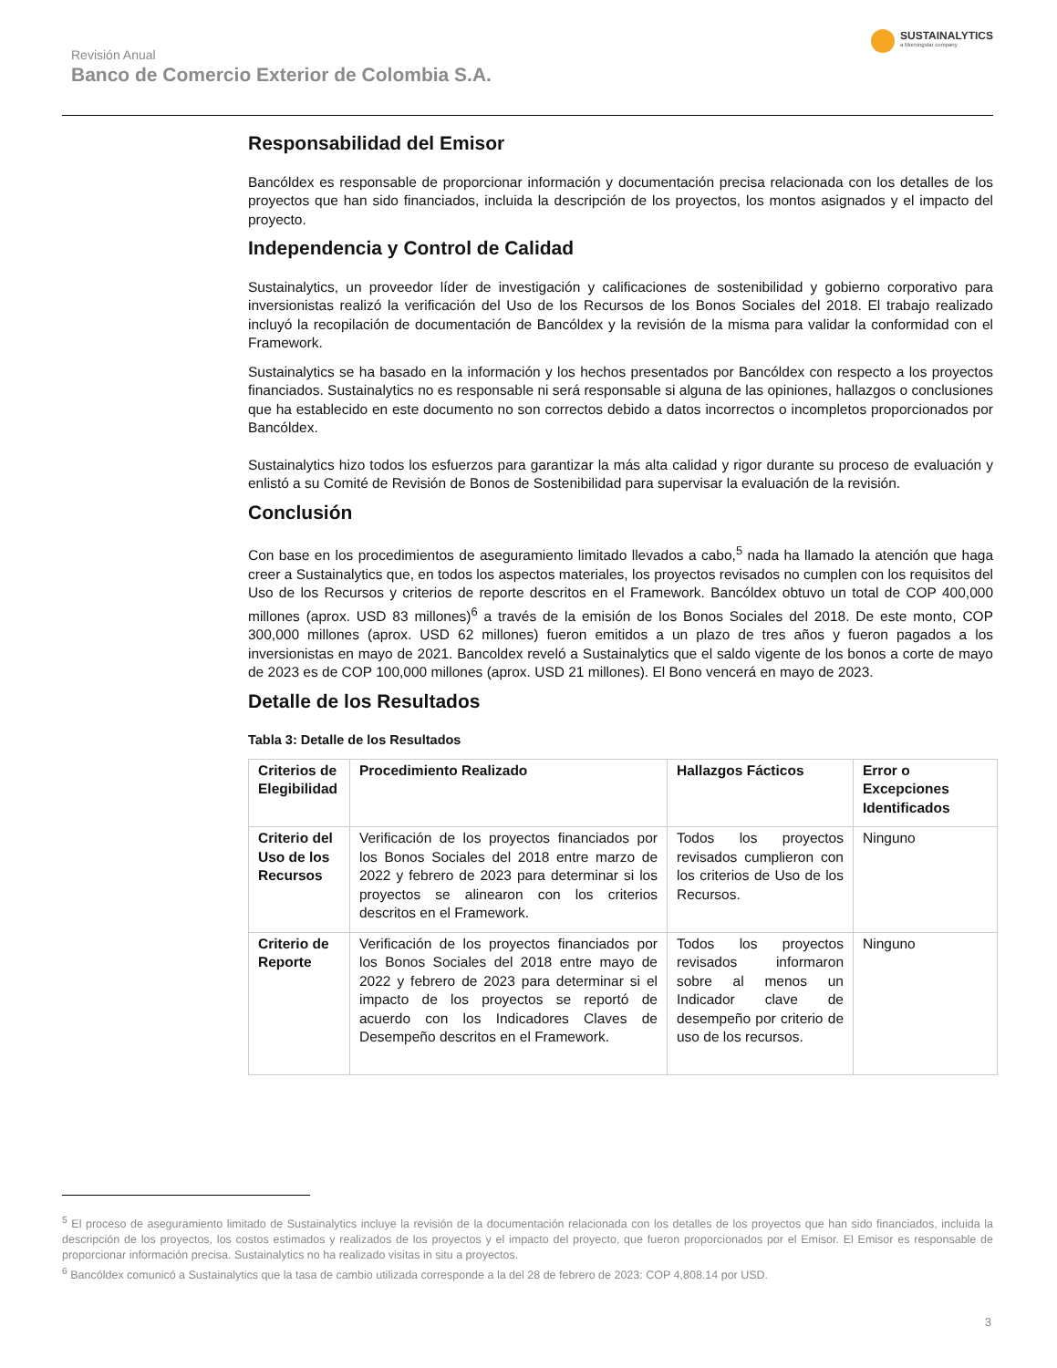Revisión Anual
Banco de Comercio Exterior de Colombia S.A.
SUSTAINALYTICS
a Morningstar company
Responsabilidad del Emisor
Bancóldex es responsable de proporcionar información y documentación precisa relacionada con los detalles de los proyectos que han sido financiados, incluida la descripción de los proyectos, los montos asignados y el impacto del proyecto.
Independencia y Control de Calidad
Sustainalytics, un proveedor líder de investigación y calificaciones de sostenibilidad y gobierno corporativo para inversionistas realizó la verificación del Uso de los Recursos de los Bonos Sociales del 2018. El trabajo realizado incluyó la recopilación de documentación de Bancóldex y la revisión de la misma para validar la conformidad con el Framework.
Sustainalytics se ha basado en la información y los hechos presentados por Bancóldex con respecto a los proyectos financiados. Sustainalytics no es responsable ni será responsable si alguna de las opiniones, hallazgos o conclusiones que ha establecido en este documento no son correctos debido a datos incorrectos o incompletos proporcionados por Bancóldex.
Sustainalytics hizo todos los esfuerzos para garantizar la más alta calidad y rigor durante su proceso de evaluación y enlistó a su Comité de Revisión de Bonos de Sostenibilidad para supervisar la evaluación de la revisión.
Conclusión
Con base en los procedimientos de aseguramiento limitado llevados a cabo,<sup>5</sup> nada ha llamado la atención que haga creer a Sustainalytics que, en todos los aspectos materiales, los proyectos revisados no cumplen con los requisitos del Uso de los Recursos y criterios de reporte descritos en el Framework. Bancóldex obtuvo un total de COP 400,000 millones (aprox. USD 83 millones)<sup>6</sup> a través de la emisión de los Bonos Sociales del 2018. De este monto, COP 300,000 millones (aprox. USD 62 millones) fueron emitidos a un plazo de tres años y fueron pagados a los inversionistas en mayo de 2021. Bancoldex reveló a Sustainalytics que el saldo vigente de los bonos a corte de mayo de 2023 es de COP 100,000 millones (aprox. USD 21 millones). El Bono vencerá en mayo de 2023.
Detalle de los Resultados
Tabla 3: Detalle de los Resultados
| Criterios de Elegibilidad | Procedimiento Realizado | Hallazgos Fácticos | Error o Excepciones Identificados |
| --- | --- | --- | --- |
| Criterio del Uso de los Recursos | Verificación de los proyectos financiados por los Bonos Sociales del 2018 entre marzo de 2022 y febrero de 2023 para determinar si los proyectos se alinearon con los criterios descritos en el Framework. | Todos los proyectos revisados cumplieron con los criterios de Uso de los Recursos. | Ninguno |
| Criterio de Reporte | Verificación de los proyectos financiados por los Bonos Sociales del 2018 entre mayo de 2022 y febrero de 2023 para determinar si el impacto de los proyectos se reportó de acuerdo con los Indicadores Claves de Desempeño descritos en el Framework. | Todos los proyectos revisados informaron sobre al menos un Indicador clave de desempeño por criterio de uso de los recursos. | Ninguno |
<sup>5</sup> El proceso de aseguramiento limitado de Sustainalytics incluye la revisión de la documentación relacionada con los detalles de los proyectos que han sido financiados, incluida la descripción de los proyectos, los costos estimados y realizados de los proyectos y el impacto del proyecto, que fueron proporcionados por el Emisor. El Emisor es responsable de proporcionar información precisa. Sustainalytics no ha realizado visitas in situ a proyectos.
<sup>6</sup> Bancóldex comunicó a Sustainalytics que la tasa de cambio utilizada corresponde a la del 28 de febrero de 2023: COP 4,808.14 por USD.
3